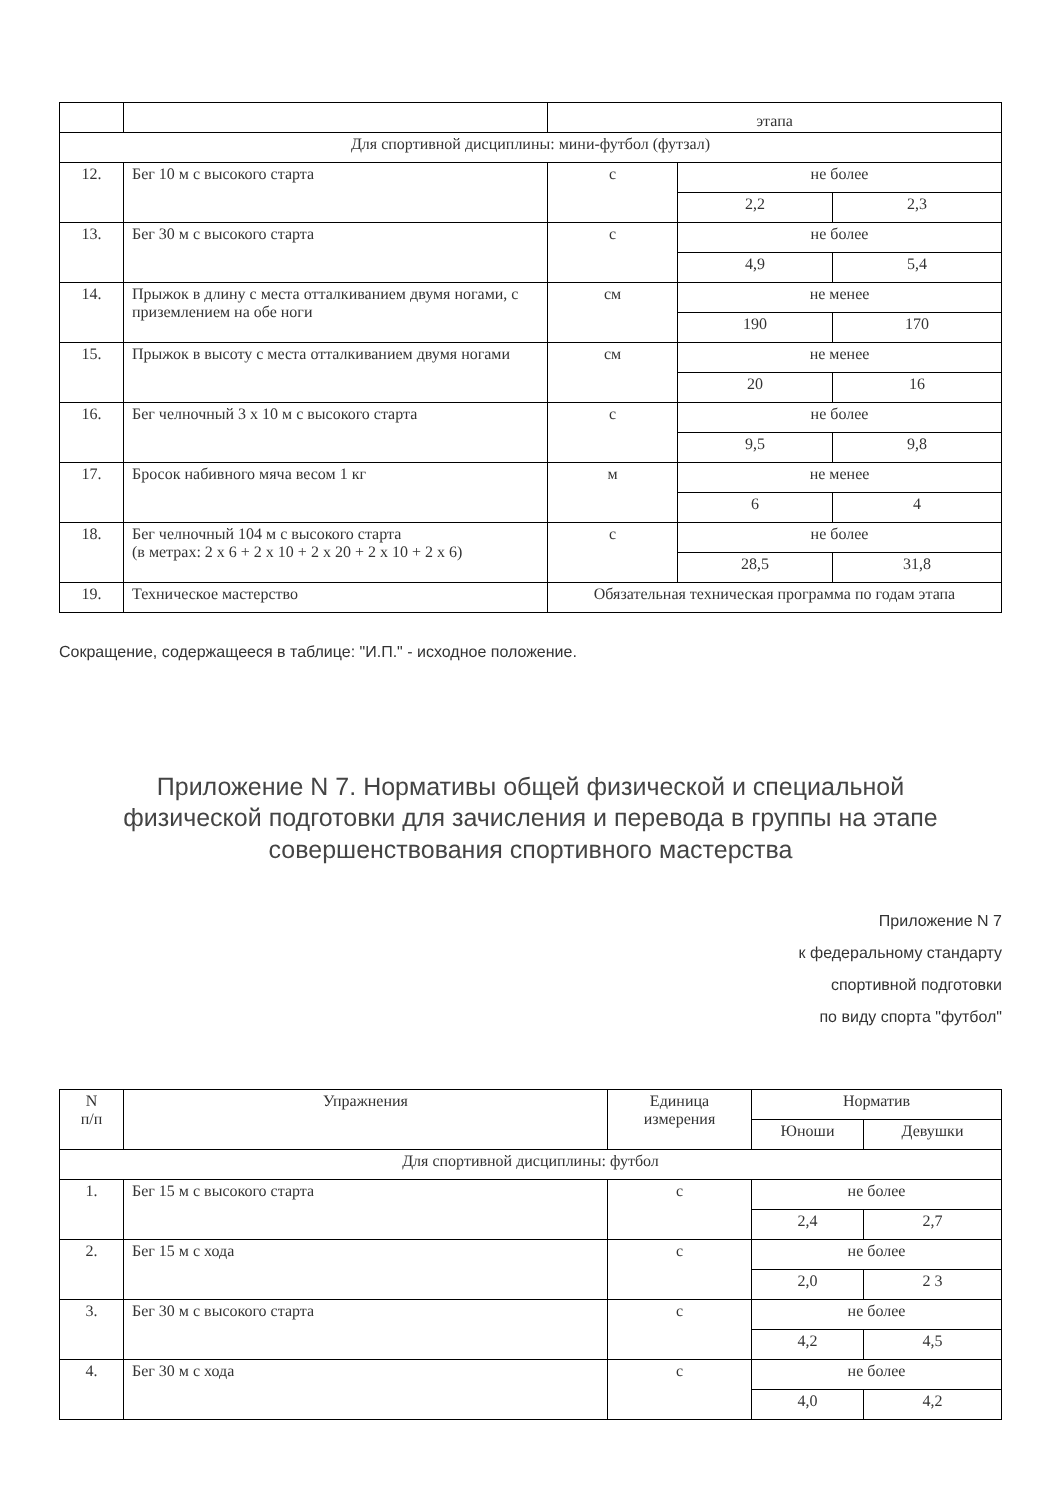| | | этапа | | |
| Для спортивной дисциплины: мини-футбол (футзал) | | | | |
| 12. | Бег 10 м с высокого старта | с | не более | |
| | | | 2,2 | 2,3 |
| 13. | Бег 30 м с высокого старта | с | не более | |
| | | | 4,9 | 5,4 |
| 14. | Прыжок в длину с места отталкиванием двумя ногами, с приземлением на обе ноги | см | не менее | |
| | | | 190 | 170 |
| 15. | Прыжок в высоту с места отталкиванием двумя ногами | см | не менее | |
| | | | 20 | 16 |
| 16. | Бег челночный 3 х 10 м с высокого старта | с | не более | |
| | | | 9,5 | 9,8 |
| 17. | Бросок набивного мяча весом 1 кг | м | не менее | |
| | | | 6 | 4 |
| 18. | Бег челночный 104 м с высокого старта (в метрах: 2 х 6 + 2 х 10 + 2 х 20 + 2 х 10 + 2 х 6) | с | не более | |
| | | | 28,5 | 31,8 |
| 19. | Техническое мастерство | Обязательная техническая программа по годам этапа | | |
Сокращение, содержащееся в таблице: "И.П." - исходное положение.
Приложение N 7. Нормативы общей физической и специальной физической подготовки для зачисления и перевода в группы на этапе совершенствования спортивного мастерства
Приложение N 7
к федеральному стандарту
спортивной подготовки
по виду спорта "футбол"
| N п/п | Упражнения | Единица измерения | Норматив | |
| --- | --- | --- | --- | --- |
| | | | Юноши | Девушки |
| Для спортивной дисциплины: футбол | | | | |
| 1. | Бег 15 м с высокого старта | с | не более | |
| | | | 2,4 | 2,7 |
| 2. | Бег 15 м с хода | с | не более | |
| | | | 2,0 | 2 3 |
| 3. | Бег 30 м с высокого старта | с | не более | |
| | | | 4,2 | 4,5 |
| 4. | Бег 30 м с хода | с | не более | |
| | | | 4,0 | 4,2 |